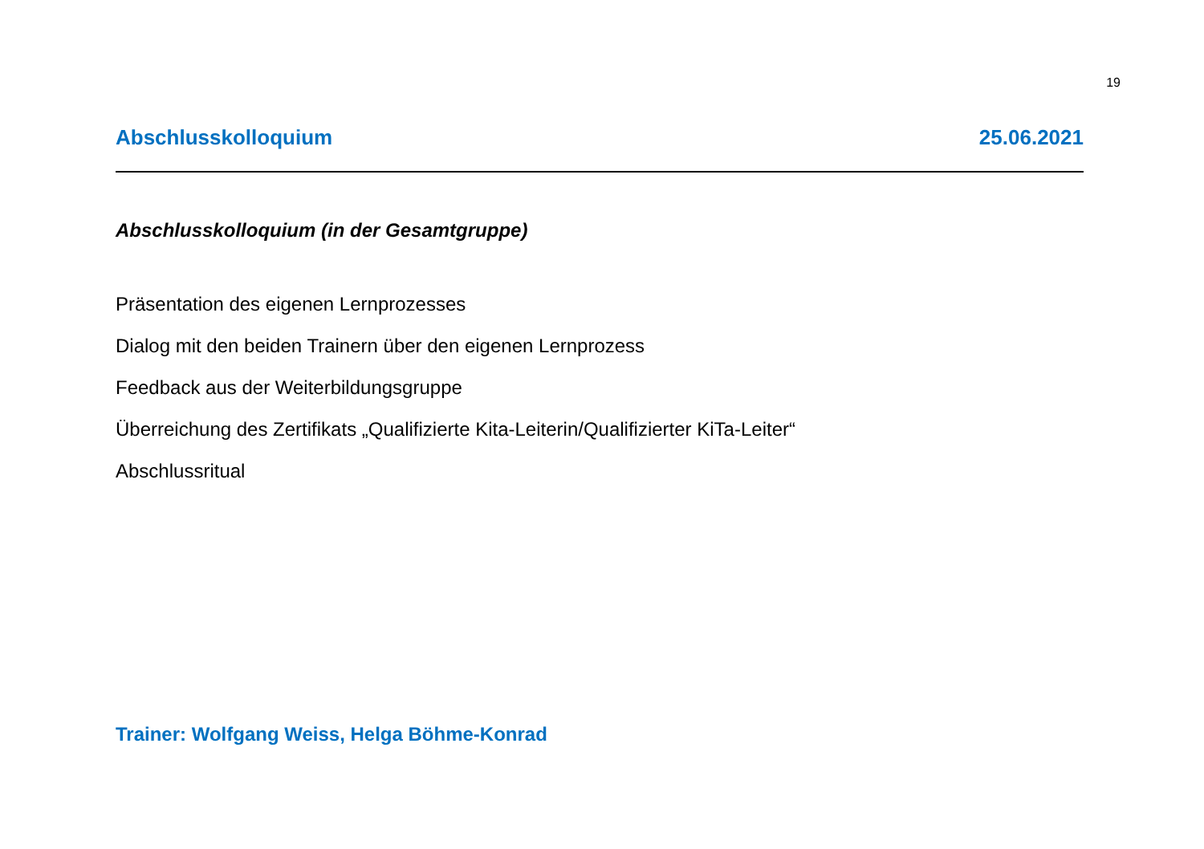19
Abschlusskolloquium 25.06.2021
Abschlusskolloquium (in der Gesamtgruppe)
Präsentation des eigenen Lernprozesses
Dialog mit den beiden Trainern über den eigenen Lernprozess
Feedback aus der Weiterbildungsgruppe
Überreichung des Zertifikats „Qualifizierte Kita-Leiterin/Qualifizierter KiTa-Leiter“
Abschlussritual
Trainer: Wolfgang Weiss, Helga Böhme-Konrad